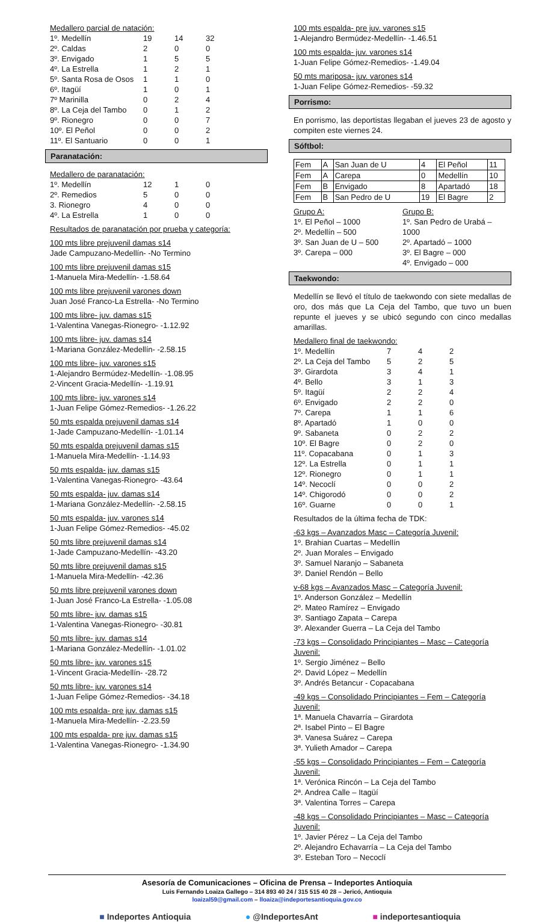Medallero parcial de natación:
| 1º. Medellín | 19 | 14 | 32 |
| 2º. Caldas | 2 | 0 | 0 |
| 3º. Envigado | 1 | 5 | 5 |
| 4º. La Estrella | 1 | 2 | 1 |
| 5º. Santa Rosa de Osos | 1 | 1 | 0 |
| 6º. Itagüí | 1 | 0 | 1 |
| 7º Marinilla | 0 | 2 | 4 |
| 8º. La Ceja del Tambo | 0 | 1 | 2 |
| 9º. Rionegro | 0 | 0 | 7 |
| 10º. El Peñol | 0 | 0 | 2 |
| 11º. El Santuario | 0 | 0 | 1 |
Paranatación:
Medallero de paranatación:
| 1º. Medellín | 12 | 1 | 0 |
| 2º. Remedios | 5 | 0 | 0 |
| 3. Rionegro | 4 | 0 | 0 |
| 4º. La Estrella | 1 | 0 | 0 |
Resultados de paranatación por prueba y categoría:
100 mts libre prejuvenil damas s14
Jade Campuzano-Medellín- -No Termino
100 mts libre prejuvenil damas s15
1-Manuela Mira-Medellín- -1.58.64
100 mts libre prejuvenil varones down
Juan José Franco-La Estrella- -No Termino
100 mts libre- juv. damas s15
1-Valentina Vanegas-Rionegro- -1.12.92
100 mts libre- juv. damas s14
1-Mariana González-Medellín- -2.58.15
100 mts libre- juv. varones s15
1-Alejandro Bermúdez-Medellín- -1.08.95
2-Vincent Gracia-Medellín- -1.19.91
100 mts libre- juv. varones s14
1-Juan Felipe Gómez-Remedios- -1.26.22
50 mts espalda prejuvenil damas s14
1-Jade Campuzano-Medellín- -1.01.14
50 mts espalda prejuvenil damas s15
1-Manuela Mira-Medellín- -1.14.93
50 mts espalda- juv. damas s15
1-Valentina Vanegas-Rionegro- -43.64
50 mts espalda- juv. damas s14
1-Mariana González-Medellín- -2.58.15
50 mts espalda- juv. varones s14
1-Juan Felipe Gómez-Remedios- -45.02
50 mts libre prejuvenil damas s14
1-Jade Campuzano-Medellín- -43.20
50 mts libre prejuvenil damas s15
1-Manuela Mira-Medellín- -42.36
50 mts libre prejuvenil varones down
1-Juan José Franco-La Estrella- -1.05.08
50 mts libre- juv. damas s15
1-Valentina Vanegas-Rionegro- -30.81
50 mts libre- juv. damas s14
1-Mariana González-Medellín- -1.01.02
50 mts libre- juv. varones s15
1-Vincent Gracia-Medellín- -28.72
50 mts libre- juv. varones s14
1-Juan Felipe Gómez-Remedios- -34.18
100 mts espalda- pre juv. damas s15
1-Manuela Mira-Medellín- -2.23.59
100 mts espalda- pre juv. damas s15
1-Valentina Vanegas-Rionegro- -1.34.90
100 mts espalda- pre juv. varones s15
1-Alejandro Bermúdez-Medellín- -1.46.51
100 mts espalda- juv. varones s14
1-Juan Felipe Gómez-Remedios- -1.49.04
50 mts mariposa- juv. varones s14
1-Juan Felipe Gómez-Remedios- -59.32
Porrismo:
En porrismo, las deportistas llegaban el jueves 23 de agosto y compiten este viernes 24.
Sóftbol:
| Fem | A | San Juan de U | 4 | El Peñol | 11 |
| Fem | A | Carepa | 0 | Medellín | 10 |
| Fem | B | Envigado | 8 | Apartadó | 18 |
| Fem | B | San Pedro de U | 19 | El Bagre | 2 |
Grupo A:
1º. El Peñol – 1000
2º. Medellín – 500
3º. San Juan de U – 500
3º. Carepa – 000
Grupo B:
1º. San Pedro de Urabá – 1000
2º. Apartadó – 1000
3º. El Bagre – 000
4º. Envigado – 000
Taekwondo:
Medellín se llevó el título de taekwondo con siete medallas de oro, dos más que La Ceja del Tambo, que tuvo un buen repunte el jueves y se ubicó segundo con cinco medallas amarillas.
Medallero final de taekwondo:
| 1º. Medellín | 7 | 4 | 2 |
| 2º. La Ceja del Tambo | 5 | 2 | 5 |
| 3º. Girardota | 3 | 4 | 1 |
| 4º. Bello | 3 | 1 | 3 |
| 5º. Itagüí | 2 | 2 | 4 |
| 6º. Envigado | 2 | 2 | 0 |
| 7º. Carepa | 1 | 1 | 6 |
| 8º. Apartadó | 1 | 0 | 0 |
| 9º. Sabaneta | 0 | 2 | 2 |
| 10º. El Bagre | 0 | 2 | 0 |
| 11º. Copacabana | 0 | 1 | 3 |
| 12º. La Estrella | 0 | 1 | 1 |
| 12º. Rionegro | 0 | 1 | 1 |
| 14º. Necoclí | 0 | 0 | 2 |
| 14º. Chigorodó | 0 | 0 | 2 |
| 16º. Guarne | 0 | 0 | 1 |
Resultados de la última fecha de TDK:
-63 kgs – Avanzados Masc – Categoría Juvenil:
1º. Brahian Cuartas – Medellín
2º. Juan Morales – Envigado
3º. Samuel Naranjo – Sabaneta
3º. Daniel Rendón – Bello
v-68 kgs – Avanzados Masc – Categoría Juvenil:
1º. Anderson González – Medellín
2º. Mateo Ramírez – Envigado
3º. Santiago Zapata – Carepa
3º. Alexander Guerra – La Ceja del Tambo
-73 kgs – Consolidado Principiantes – Masc – Categoría Juvenil:
1º. Sergio Jiménez – Bello
2º. David López – Medellín
3º. Andrés Betancur - Copacabana
-49 kgs – Consolidado Principiantes – Fem – Categoría Juvenil:
1ª. Manuela Chavarría – Girardota
2ª. Isabel Pinto – El Bagre
3ª. Vanesa Suárez – Carepa
3ª. Yulieth Amador – Carepa
-55 kgs – Consolidado Principiantes – Fem – Categoría Juvenil:
1ª. Verónica Rincón – La Ceja del Tambo
2ª. Andrea Calle – Itagüí
3ª. Valentina Torres – Carepa
-48 kgs – Consolidado Principiantes – Masc – Categoría Juvenil:
1º. Javier Pérez – La Ceja del Tambo
2º. Alejandro Echavarría – La Ceja del Tambo
3º. Esteban Toro – Necoclí
Asesoría de Comunicaciones – Oficina de Prensa – Indeportes Antioquia
Luis Fernando Loaiza Gallego – 314 893 40 24 / 315 515 40 28 – Jericó, Antioquia
loaizal59@gmail.com – lloaiza@indeportesantioquia.gov.co
■ Indeportes Antioquia ● @IndeportesAnt ■ indeportesantioquia